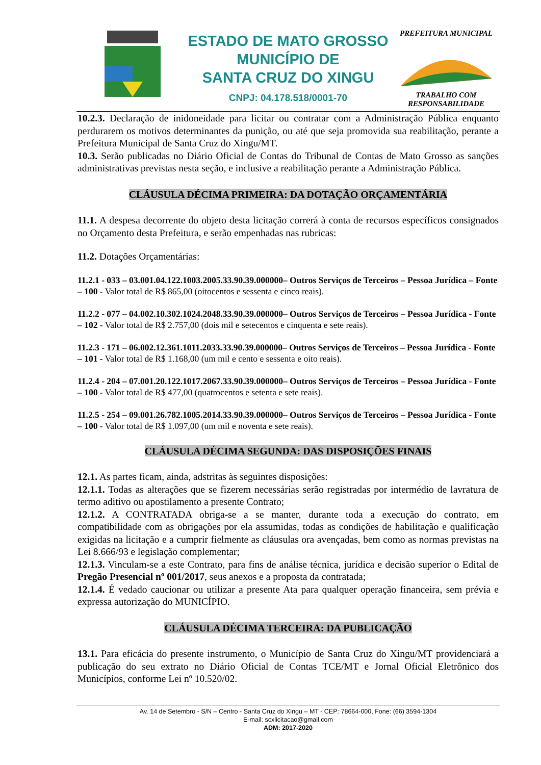ESTADO DE MATO GROSSO
MUNICÍPIO DE
SANTA CRUZ DO XINGU
CNPJ: 04.178.518/0001-70
PREFEITURA MUNICIPAL
TRABALHO COM RESPONSABILIDADE
10.2.3. Declaração de inidoneidade para licitar ou contratar com a Administração Pública enquanto perdurarem os motivos determinantes da punição, ou até que seja promovida sua reabilitação, perante a Prefeitura Municipal de Santa Cruz do Xingu/MT.
10.3. Serão publicadas no Diário Oficial de Contas do Tribunal de Contas de Mato Grosso as sanções administrativas previstas nesta seção, e inclusive a reabilitação perante a Administração Pública.
CLÁUSULA DÉCIMA PRIMEIRA: DA DOTAÇÃO ORÇAMENTÁRIA
11.1. A despesa decorrente do objeto desta licitação correrá à conta de recursos específicos consignados no Orçamento desta Prefeitura, e serão empenhadas nas rubricas:
11.2. Dotações Orçamentárias:
11.2.1 - 033 – 03.001.04.122.1003.2005.33.90.39.000000– Outros Serviços de Terceiros – Pessoa Jurídica – Fonte – 100 - Valor total de R$ 865,00 (oitocentos e sessenta e cinco reais).
11.2.2 - 077 – 04.002.10.302.1024.2048.33.90.39.000000– Outros Serviços de Terceiros – Pessoa Jurídica - Fonte – 102 - Valor total de R$ 2.757,00 (dois mil e setecentos e cinquenta e sete reais).
11.2.3 - 171 – 06.002.12.361.1011.2033.33.90.39.000000– Outros Serviços de Terceiros – Pessoa Jurídica - Fonte – 101 - Valor total de R$ 1.168,00 (um mil e cento e sessenta e oito reais).
11.2.4 - 204 – 07.001.20.122.1017.2067.33.90.39.000000– Outros Serviços de Terceiros – Pessoa Jurídica - Fonte – 100 - Valor total de R$ 477,00 (quatrocentos e setenta e sete reais).
11.2.5 - 254 – 09.001.26.782.1005.2014.33.90.39.000000– Outros Serviços de Terceiros – Pessoa Jurídica - Fonte – 100 - Valor total de R$ 1.097,00 (um mil e noventa e sete reais).
CLÁUSULA DÉCIMA SEGUNDA: DAS DISPOSIÇÕES FINAIS
12.1. As partes ficam, ainda, adstritas às seguintes disposições:
12.1.1. Todas as alterações que se fizerem necessárias serão registradas por intermédio de lavratura de termo aditivo ou apostilamento a presente Contrato;
12.1.2. A CONTRATADA obriga-se a se manter, durante toda a execução do contrato, em compatibilidade com as obrigações por ela assumidas, todas as condições de habilitação e qualificação exigidas na licitação e a cumprir fielmente as cláusulas ora avençadas, bem como as normas previstas na Lei 8.666/93 e legislação complementar;
12.1.3. Vinculam-se a este Contrato, para fins de análise técnica, jurídica e decisão superior o Edital de Pregão Presencial nº 001/2017, seus anexos e a proposta da contratada;
12.1.4. É vedado caucionar ou utilizar a presente Ata para qualquer operação financeira, sem prévia e expressa autorização do MUNICÍPIO.
CLÁUSULA DÉCIMA TERCEIRA: DA PUBLICAÇÃO
13.1. Para eficácia do presente instrumento, o Município de Santa Cruz do Xingu/MT providenciará a publicação do seu extrato no Diário Oficial de Contas TCE/MT e Jornal Oficial Eletrônico dos Municípios, conforme Lei nº 10.520/02.
Av. 14 de Setembro - S/N – Centro - Santa Cruz do Xingu – MT - CEP: 78664-000, Fone: (66) 3594-1304
E-mail: scxlicitacao@gmail.com
ADM: 2017-2020